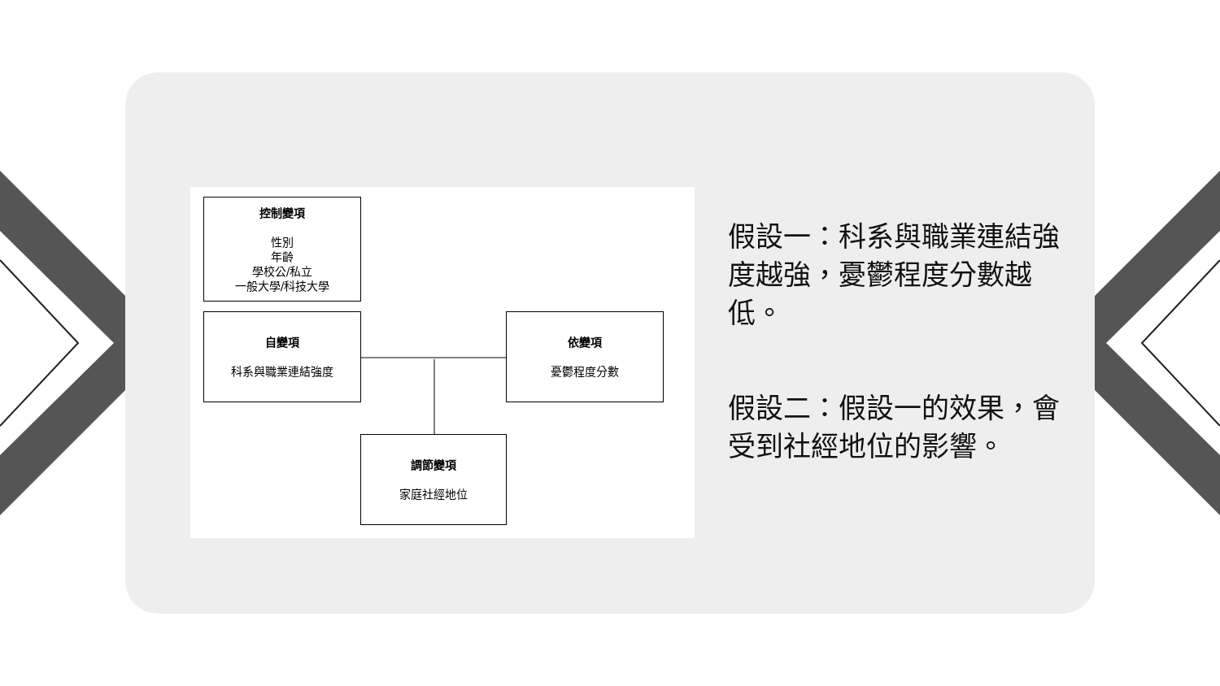控制變項
性別
年齡
學校公/私立
一般大學/科技大學
自變項
科系與職業連結強度
依變項
憂鬱程度分數
調節變項
家庭社經地位
假設一：科系與職業連結強度越強，憂鬱程度分數越低。
假設二：假設一的效果，會受到社經地位的影響。